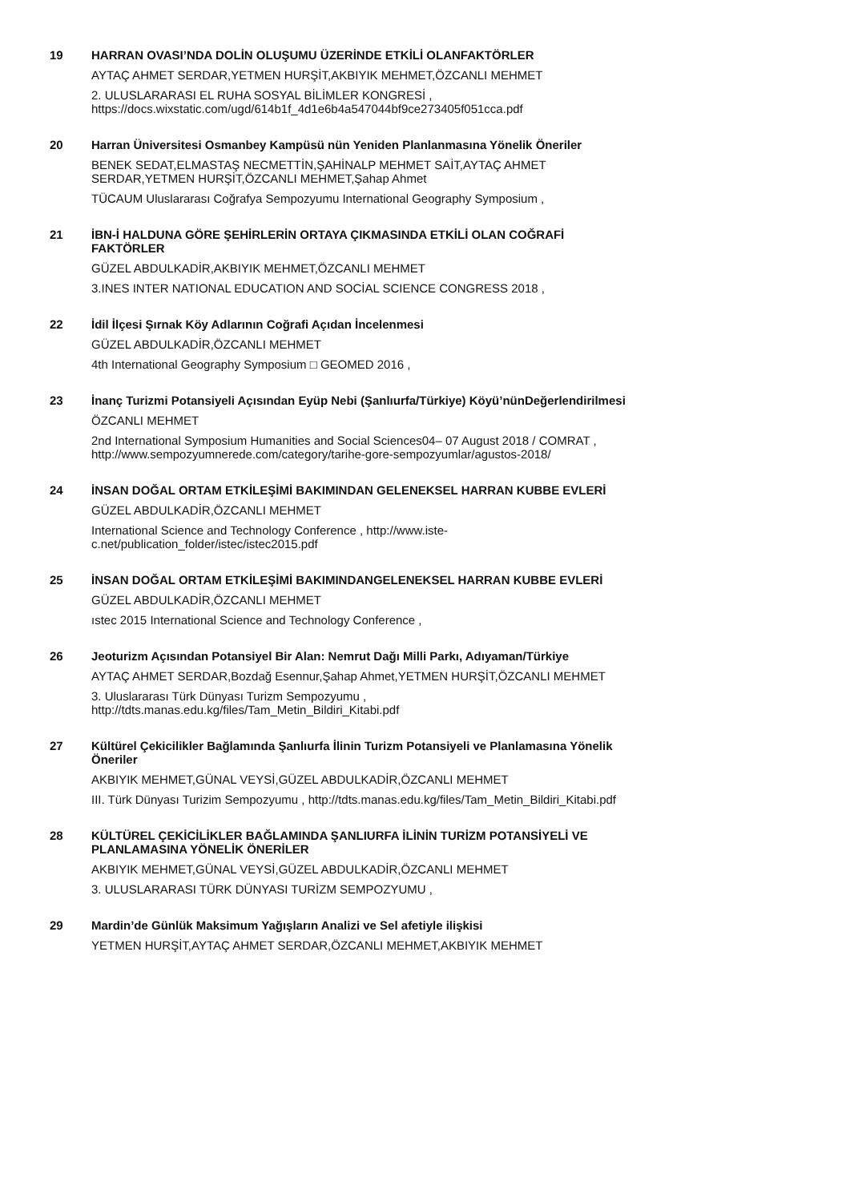19
HARRAN OVASI’NDA DOLİN OLUŞUMU ÜZERİNDE ETKİLİ OLANFAKTÖRLER
AYTAÇ AHMET SERDAR,YETMEN HURŞİT,AKBIYIK MEHMET,ÖZCANLI MEHMET
2. ULUSLARARASI EL RUHA SOSYAL BİLİMLER KONGRESİ ,
https://docs.wixstatic.com/ugd/614b1f_4d1e6b4a547044bf9ce273405f051cca.pdf
20
Harran Üniversitesi Osmanbey Kampüsü nün Yeniden Planlanmasına Yönelik Öneriler
BENEK SEDAT,ELMASTAŞ NECMETTİN,ŞAHİNALP MEHMET SAİT,AYTAÇ AHMET
SERDAR,YETMEN HURŞİT,ÖZCANLI MEHMET,Şahap Ahmet
TÜCAUM Uluslararası Coğrafya Sempozyumu International Geography Symposium ,
21
İBN-İ HALDUNA GÖRE ŞEHİRLERİN ORTAYA ÇIKMASINDA ETKİLİ OLAN COĞRAFİ
FAKTÖRLER
GÜZEL ABDULKADİR,AKBIYIK MEHMET,ÖZCANLI MEHMET
3.INES INTER NATIONAL EDUCATION AND SOCİAL SCIENCE CONGRESS 2018 ,
22
İdil İlçesi Şırnak Köy Adlarının Coğrafi Açıdan İncelenmesi
GÜZEL ABDULKADİR,ÖZCANLI MEHMET
4th International Geography Symposium □ GEOMED 2016 ,
23
İnanç Turizmi Potansiyeli Açısından Eyüp Nebi (Şanlıurfa/Türkiye) Köyü’nünDeğerlendirilmesi
ÖZCANLI MEHMET
2nd International Symposium Humanities and Social Sciences04– 07 August 2018 / COMRAT ,
http://www.sempozyumnerede.com/category/tarihe-gore-sempozyumlar/agustos-2018/
24
İNSAN DOĞAL ORTAM ETKİLEŞİMİ BAKIMINDAN GELENEKSEL HARRAN KUBBE EVLERİ
GÜZEL ABDULKADİR,ÖZCANLI MEHMET
International Science and Technology Conference , http://www.iste-
c.net/publication_folder/istec/istec2015.pdf
25
İNSAN DOĞAL ORTAM ETKİLEŞİMİ BAKIMINDANGELENEKSEL HARRAN KUBBE EVLERİ
GÜZEL ABDULKADİR,ÖZCANLI MEHMET
ıstec 2015 International Science and Technology Conference ,
26
Jeoturizm Açısından Potansiyel Bir Alan: Nemrut Dağı Milli Parkı, Adıyaman/Türkiye
AYTAÇ AHMET SERDAR,Bozdağ Esennur,Şahap Ahmet,YETMEN HURŞİT,ÖZCANLI MEHMET
3. Uluslararası Türk Dünyası Turizm Sempozyumu ,
http://tdts.manas.edu.kg/files/Tam_Metin_Bildiri_Kitabi.pdf
27
Kültürel Çekicilikler Bağlamında Şanlıurfa İlinin Turizm Potansiyeli ve Planlamasına Yönelik
Öneriler
AKBIYIK MEHMET,GÜNAL VEYSİ,GÜZEL ABDULKADİR,ÖZCANLI MEHMET
III. Türk Dünyası Turizim Sempozyumu , http://tdts.manas.edu.kg/files/Tam_Metin_Bildiri_Kitabi.pdf
28
KÜLTÜREL ÇEKİCİLİKLER BAĞLAMINDA ŞANLIURFA İLİNİN TURİZM POTANSİYELİ VE
PLANLAMASINA YÖNELİK ÖNERİLER
AKBIYIK MEHMET,GÜNAL VEYSİ,GÜZEL ABDULKADİR,ÖZCANLI MEHMET
3. ULUSLARARASI TÜRK DÜNYASI TURİZM SEMPOZYUMU ,
29
Mardin’de Günlük Maksimum Yağışların Analizi ve Sel afetiyle ilişkisi
YETMEN HURŞİT,AYTAÇ AHMET SERDAR,ÖZCANLI MEHMET,AKBIYIK MEHMET